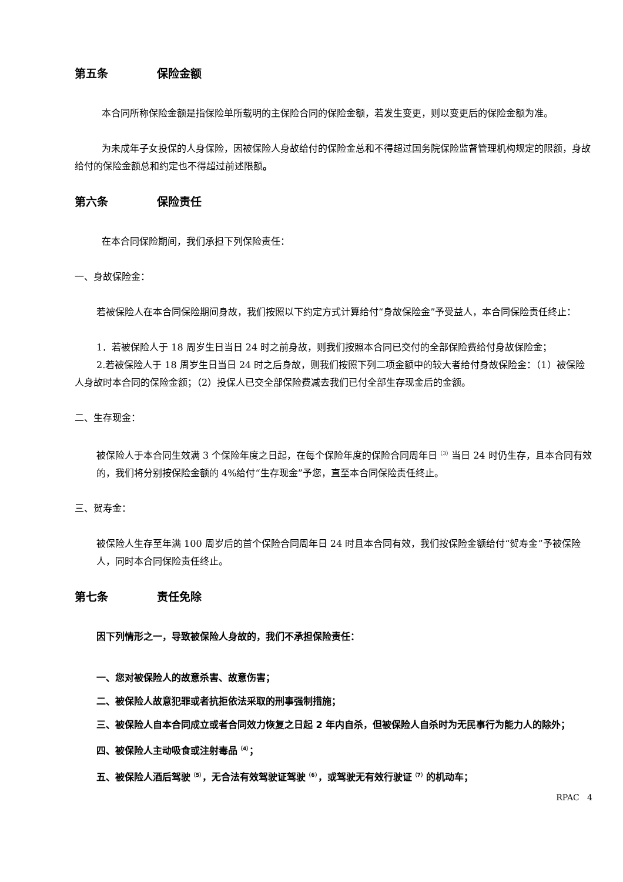第五条 保险金额
本合同所称保险金额是指保险单所载明的主保险合同的保险金额，若发生变更，则以变更后的保险金额为准。
为未成年子女投保的人身保险，因被保险人身故给付的保险金总和不得超过国务院保险监督管理机构规定的限额，身故给付的保险金额总和约定也不得超过前述限额。
第六条 保险责任
在本合同保险期间，我们承担下列保险责任：
一、身故保险金：
若被保险人在本合同保险期间身故，我们按照以下约定方式计算给付“身故保险金”予受益人，本合同保险责任终止：
1．若被保险人于 18 周岁生日当日 24 时之前身故，则我们按照本合同已交付的全部保险费给付身故保险金；
2.若被保险人于 18 周岁生日当日 24 时之后身故，则我们按照下列二项金额中的较大者给付身故保险金：（1）被保险人身故时本合同的保险金额；（2）投保人已交全部保险费减去我们已付全部生存现金后的金额。
二、生存现金：
被保险人于本合同生效满 3 个保险年度之日起，在每个保险年度的保险合同周年日<sup>（3）</sup>当日 24 时仍生存，且本合同有效的，我们将分别按保险金额的 4%给付“生存现金”予您，直至本合同保险责任终止。
三、贺寿金：
被保险人生存至年满 100 周岁后的首个保险合同周年日 24 时且本合同有效，我们按保险金额给付“贺寿金”予被保险人，同时本合同保险责任终止。
第七条 责任免除
因下列情形之一，导致被保险人身故的，我们不承担保险责任：
一、您对被保险人的故意杀害、故意伤害；
二、被保险人故意犯罪或者抗拒依法采取的刑事强制措施；
三、被保险人自本合同成立或者合同效力恢复之日起 2 年内自杀，但被保险人自杀时为无民事行为能力人的除外；
四、被保险人主动吸食或注射毒品<sup>（4）</sup>；
五、被保险人酒后驾驶<sup>（5）</sup>，无合法有效驾驶证驾驶<sup>（6）</sup>，或驾驶无有效行驶证<sup>（7）</sup>的机动车；
RPAC 4